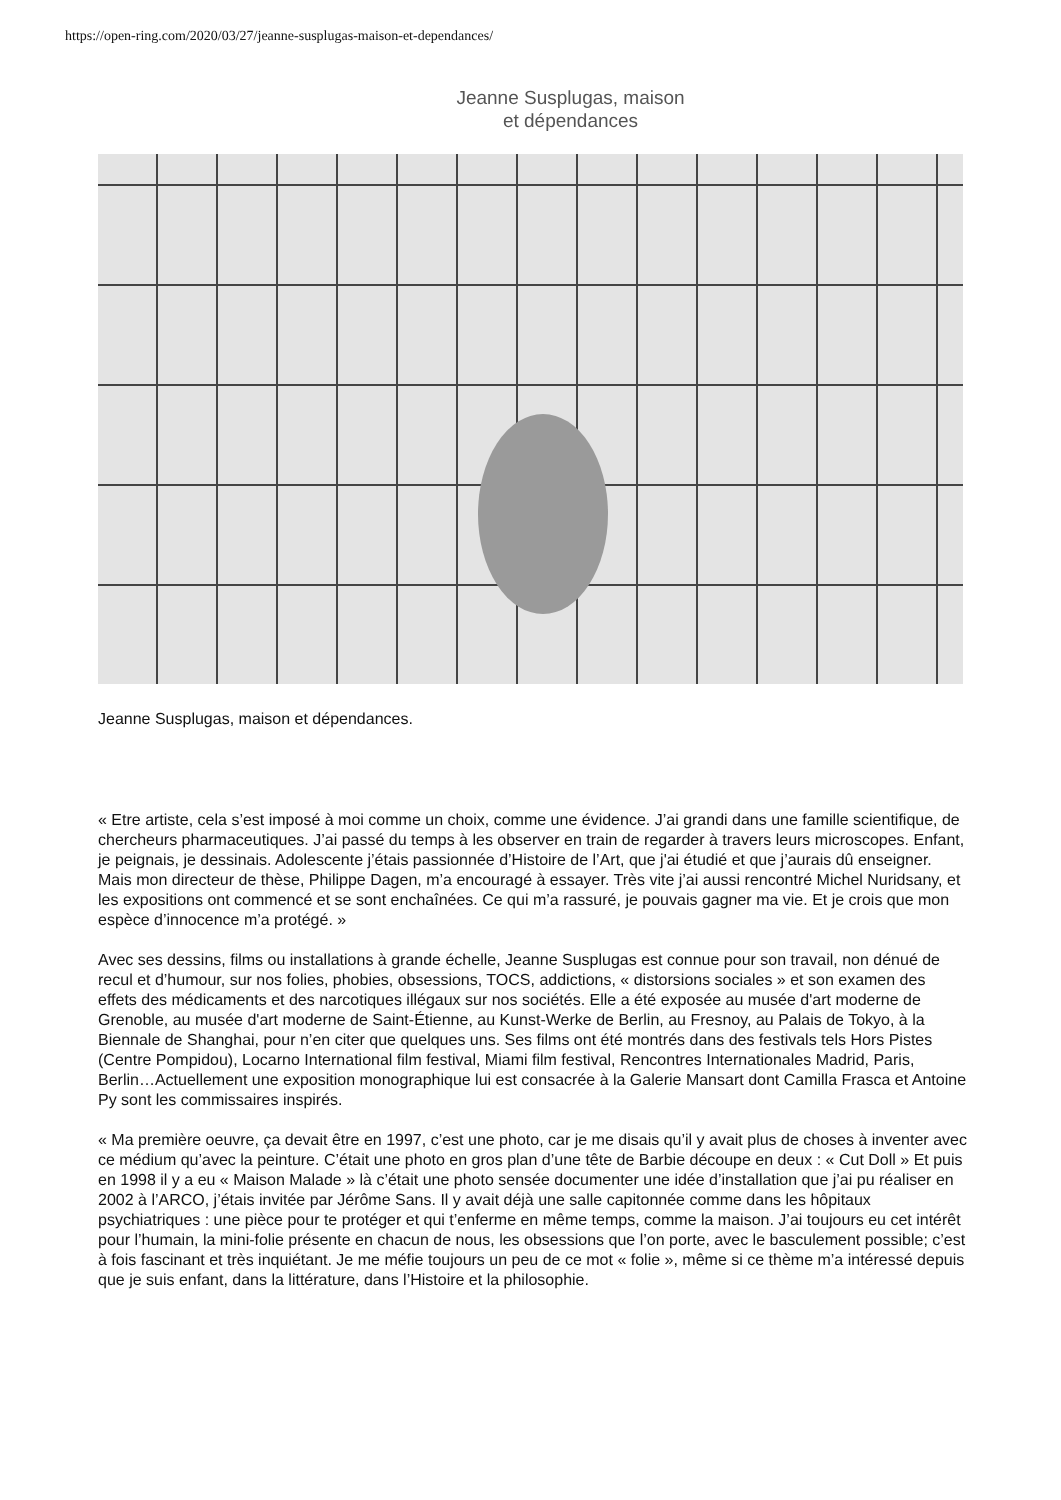https://open-ring.com/2020/03/27/jeanne-susplugas-maison-et-dependances/
Jeanne Susplugas, maison
et dépendances
Jeanne Susplugas, maison et dépendances.
« Etre artiste, cela s’est imposé à moi comme un choix, comme une évidence. J’ai grandi dans une famille scientifique, de chercheurs pharmaceutiques. J’ai passé du temps à les observer en train de regarder à travers leurs microscopes. Enfant, je peignais, je dessinais. Adolescente j’étais passionnée d’Histoire de l’Art, que j'ai étudié et que j’aurais dû enseigner. Mais mon directeur de thèse, Philippe Dagen, m’a encouragé à essayer. Très vite j’ai aussi rencontré Michel Nuridsany, et les expositions ont commencé et se sont enchaînées. Ce qui m’a rassuré, je pouvais gagner ma vie. Et je crois que mon espèce d’innocence m’a protégé. »
Avec ses dessins, films ou installations à grande échelle, Jeanne Susplugas est connue pour son travail, non dénué de recul et d’humour, sur nos folies, phobies, obsessions, TOCS, addictions, « distorsions sociales » et son examen des effets des médicaments et des narcotiques illégaux sur nos sociétés. Elle a été exposée au musée d'art moderne de Grenoble, au musée d'art moderne de Saint-Étienne, au Kunst-Werke de Berlin, au Fresnoy, au Palais de Tokyo, à la Biennale de Shanghai, pour n’en citer que quelques uns. Ses films ont été montrés dans des festivals tels Hors Pistes (Centre Pompidou), Locarno International film festival, Miami film festival, Rencontres Internationales Madrid, Paris, Berlin…Actuellement une exposition monographique lui est consacrée à la Galerie Mansart dont Camilla Frasca et Antoine Py sont les commissaires inspirés.
« Ma première oeuvre, ça devait être en 1997, c’est une photo, car je me disais qu’il y avait plus de choses à inventer avec ce médium qu’avec la peinture. C’était une photo en gros plan d’une tête de Barbie découpe en deux : « Cut Doll » Et puis en 1998 il y a eu « Maison Malade » là c’était une photo sensée documenter une idée d’installation que j’ai pu réaliser en 2002 à l’ARCO, j’étais invitée par Jérôme Sans. Il y avait déjà une salle capitonnée comme dans les hôpitaux psychiatriques : une pièce pour te protéger et qui t’enferme en même temps, comme la maison. J’ai toujours eu cet intérêt pour l’humain, la mini-folie présente en chacun de nous, les obsessions que l’on porte, avec le basculement possible; c’est à fois fascinant et très inquiétant. Je me méfie toujours un peu de ce mot « folie », même si ce thème m’a intéressé depuis que je suis enfant, dans la littérature, dans l’Histoire et la philosophie.